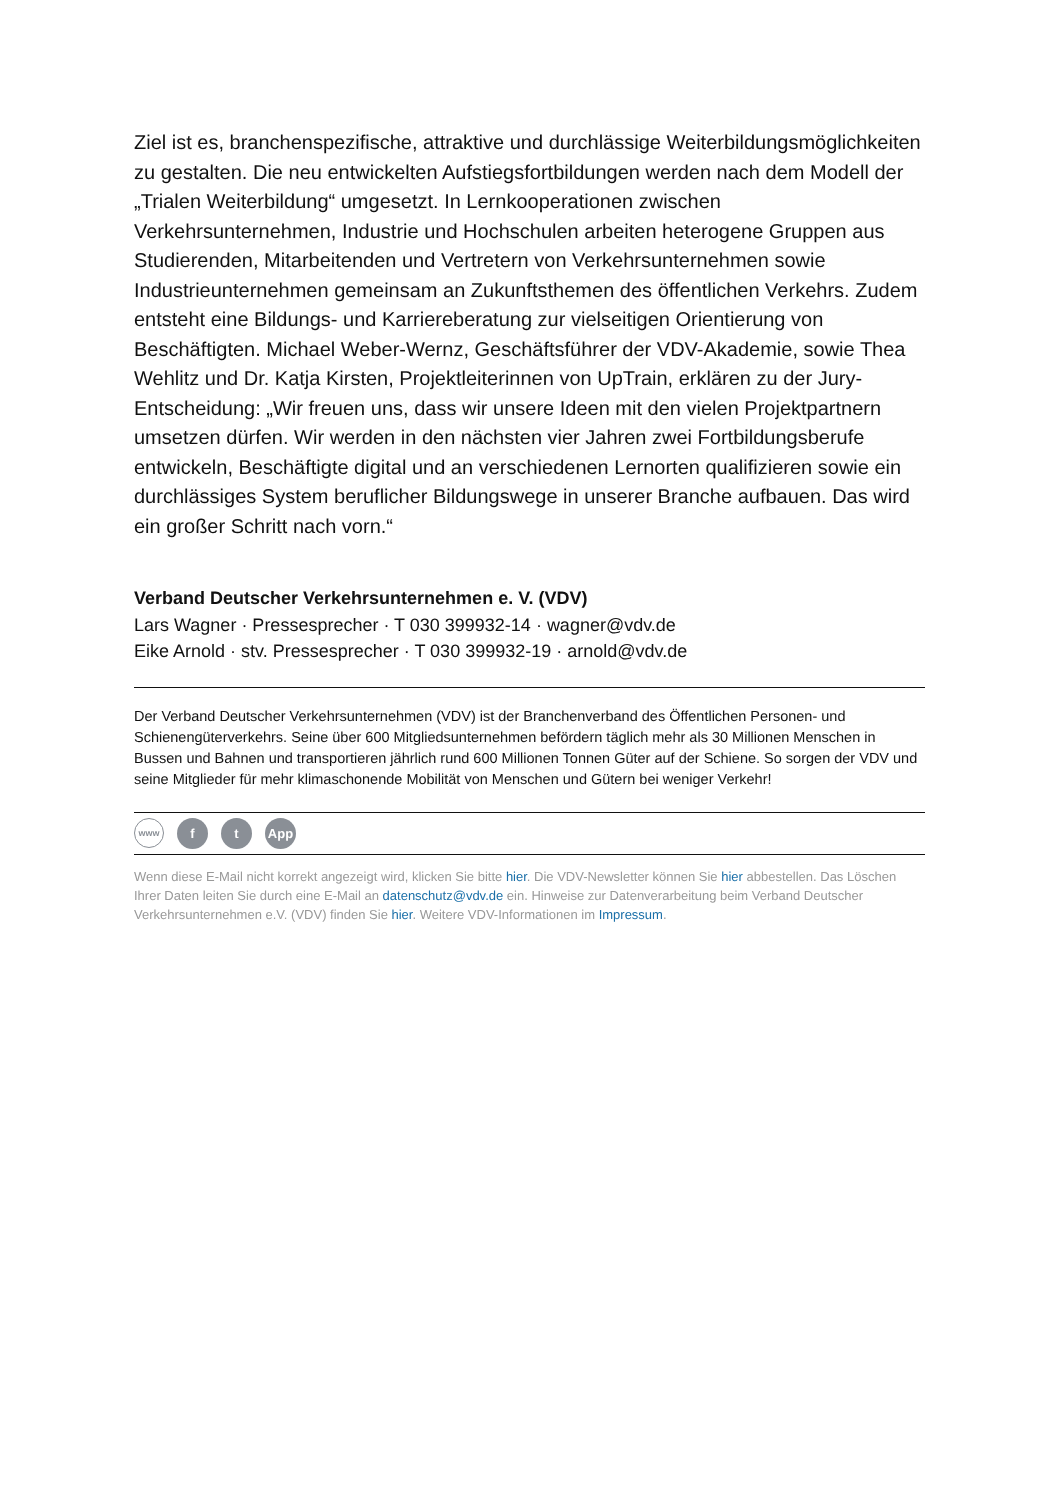Ziel ist es, branchenspezifische, attraktive und durchlässige Weiterbildungsmöglichkeiten zu gestalten. Die neu entwickelten Aufstiegsfortbildungen werden nach dem Modell der „Trialen Weiterbildung“ umgesetzt. In Lernkooperationen zwischen Verkehrsunternehmen, Industrie und Hochschulen arbeiten heterogene Gruppen aus Studierenden, Mitarbeitenden und Vertretern von Verkehrsunternehmen sowie Industrieunternehmen gemeinsam an Zukunftsthemen des öffentlichen Verkehrs. Zudem entsteht eine Bildungs- und Karriereberatung zur vielseitigen Orientierung von Beschäftigten. Michael Weber-Wernz, Geschäftsführer der VDV-Akademie, sowie Thea Wehlitz und Dr. Katja Kirsten, Projektleiterinnen von UpTrain, erklären zu der Jury-Entscheidung: „Wir freuen uns, dass wir unsere Ideen mit den vielen Projektpartnern umsetzen dürfen. Wir werden in den nächsten vier Jahren zwei Fortbildungsberufe entwickeln, Beschäftigte digital und an verschiedenen Lernorten qualifizieren sowie ein durchlässiges System beruflicher Bildungswege in unserer Branche aufbauen. Das wird ein großer Schritt nach vorn.“
Verband Deutscher Verkehrsunternehmen e. V. (VDV)
Lars Wagner · Pressesprecher · T 030 399932-14 · wagner@vdv.de
Eike Arnold · stv. Pressesprecher · T 030 399932-19 · arnold@vdv.de
Der Verband Deutscher Verkehrsunternehmen (VDV) ist der Branchenverband des Öffentlichen Personen- und Schienengüterverkehrs. Seine über 600 Mitgliedsunternehmen befördern täglich mehr als 30 Millionen Menschen in Bussen und Bahnen und transportieren jährlich rund 600 Millionen Tonnen Güter auf der Schiene. So sorgen der VDV und seine Mitglieder für mehr klimaschonende Mobilität von Menschen und Gütern bei weniger Verkehr!
www
f t App
Wenn diese E-Mail nicht korrekt angezeigt wird, klicken Sie bitte hier. Die VDV-Newsletter können Sie hier abbestellen. Das Löschen Ihrer Daten leiten Sie durch eine E-Mail an datenschutz@vdv.de ein. Hinweise zur Datenverarbeitung beim Verband Deutscher Verkehrsunternehmen e.V. (VDV) finden Sie hier. Weitere VDV-Informationen im Impressum.